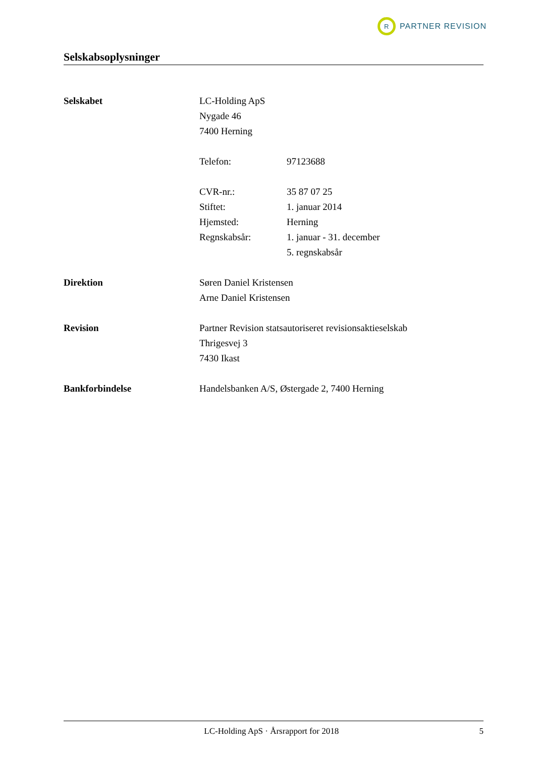R
PARTNER REVISION
Selskabsoplysninger
Selskabet
LC-Holding ApS
Nygade 46
7400 Herning
Telefon: 97123688
CVR-nr.: 35 87 07 25
Stiftet: 1. januar 2014
Hjemsted: Herning
Regnskabsår: 1. januar - 31. december
5. regnskabsår
Direktion
Søren Daniel Kristensen
Arne Daniel Kristensen
Revision
Partner Revision statsautoriseret revisionsaktieselskab
Thrigesvej 3
7430 Ikast
Bankforbindelse
Handelsbanken A/S, Østergade 2, 7400 Herning
LC-Holding ApS · Årsrapport for 2018 5